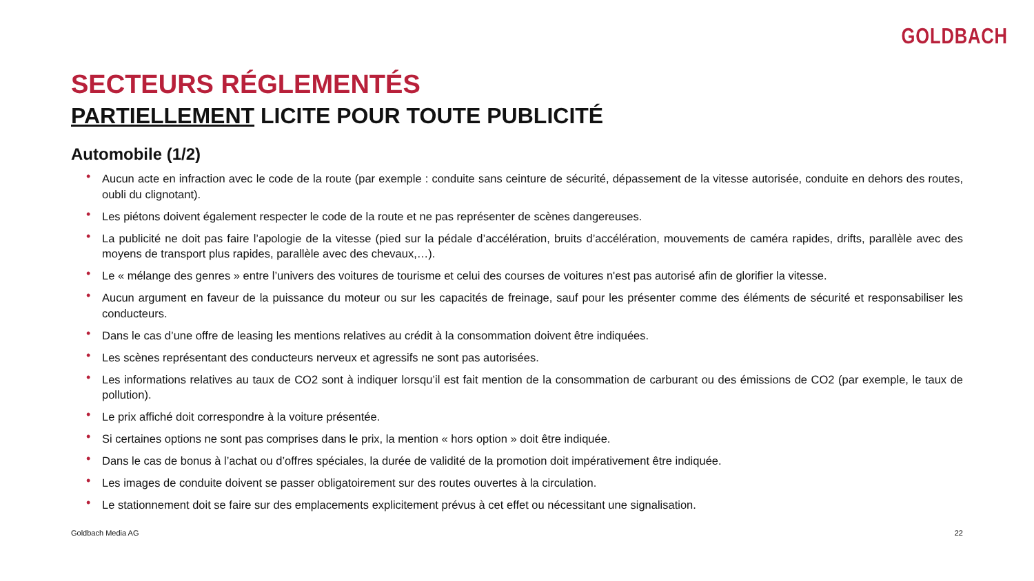GOLDBACH
SECTEURS RÉGLEMENTÉS
PARTIELLEMENT LICITE POUR TOUTE PUBLICITÉ
Automobile (1/2)
• Aucun acte en infraction avec le code de la route (par exemple : conduite sans ceinture de sécurité, dépassement de la vitesse autorisée, conduite en dehors des routes, oubli du clignotant).
• Les piétons doivent également respecter le code de la route et ne pas représenter de scènes dangereuses.
• La publicité ne doit pas faire l’apologie de la vitesse (pied sur la pédale d’accélération, bruits d’accélération, mouvements de caméra rapides, drifts, parallèle avec des moyens de transport plus rapides, parallèle avec des chevaux,…).
• Le « mélange des genres » entre l’univers des voitures de tourisme et celui des courses de voitures n'est pas autorisé afin de glorifier la vitesse.
• Aucun argument en faveur de la puissance du moteur ou sur les capacités de freinage, sauf pour les présenter comme des éléments de sécurité et responsabiliser les conducteurs.
• Dans le cas d’une offre de leasing les mentions relatives au crédit à la consommation doivent être indiquées.
• Les scènes représentant des conducteurs nerveux et agressifs ne sont pas autorisées.
• Les informations relatives au taux de CO2 sont à indiquer lorsqu’il est fait mention de la consommation de carburant ou des émissions de CO2 (par exemple, le taux de pollution).
• Le prix affiché doit correspondre à la voiture présentée.
• Si certaines options ne sont pas comprises dans le prix, la mention « hors option » doit être indiquée.
• Dans le cas de bonus à l’achat ou d’offres spéciales, la durée de validité de la promotion doit impérativement être indiquée.
• Les images de conduite doivent se passer obligatoirement sur des routes ouvertes à la circulation.
• Le stationnement doit se faire sur des emplacements explicitement prévus à cet effet ou nécessitant une signalisation.
Goldbach Media AG 22